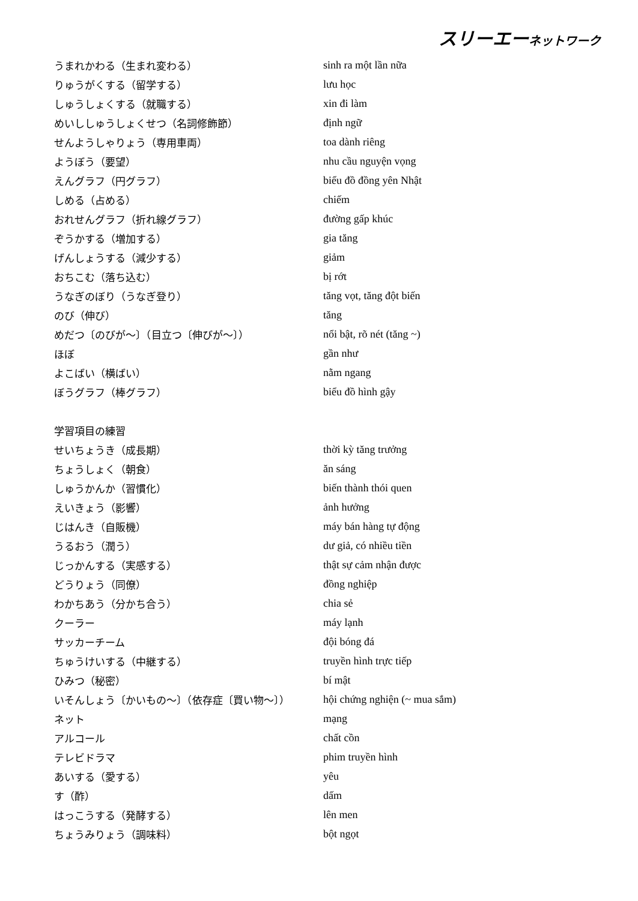スリーエーネットワーク
| うまれかわる（生まれ変わる） | sinh ra một lần nữa |
| りゅうがくする（留学する） | lưu học |
| しゅうしょくする（就職する） | xin đi làm |
| めいししゅうしょくせつ（名詞修飾節） | định ngữ |
| せんようしゃりょう（専用車両） | toa dành riêng |
| ようぼう（要望） | nhu cầu nguyện vọng |
| えんグラフ（円グラフ） | biểu đồ đồng yên Nhật |
| しめる（占める） | chiếm |
| おれせんグラフ（折れ線グラフ） | đường gấp khúc |
| ぞうかする（増加する） | gia tăng |
| げんしょうする（減少する） | giảm |
| おちこむ（落ち込む） | bị rớt |
| うなぎのぼり（うなぎ登り） | tăng vọt, tăng đột biến |
| のび（伸び） | tăng |
| めだつ〔のびが～〕（目立つ〔伸びが～〕） | nổi bật, rõ nét (tăng ~) |
| ほぼ | gần như |
| よこばい（横ばい） | nằm ngang |
| ぼうグラフ（棒グラフ） | biểu đồ hình gậy |
| 学習項目の練習 | |
| せいちょうき（成長期） | thời kỳ tăng trưởng |
| ちょうしょく（朝食） | ăn sáng |
| しゅうかんか（習慣化） | biến thành thói quen |
| えいきょう（影響） | ảnh hưởng |
| じはんき（自販機） | máy bán hàng tự động |
| うるおう（潤う） | dư giả, có nhiều tiền |
| じっかんする（実感する） | thật sự cảm nhận được |
| どうりょう（同僚） | đồng nghiệp |
| わかちあう（分かち合う） | chia sẻ |
| クーラー | máy lạnh |
| サッカーチーム | đội bóng đá |
| ちゅうけいする（中継する） | truyền hình trực tiếp |
| ひみつ（秘密） | bí mật |
| いそんしょう〔かいもの～〕（依存症〔買い物～〕） | hội chứng nghiện (~ mua sắm) |
| ネット | mạng |
| アルコール | chất cồn |
| テレビドラマ | phim truyền hình |
| あいする（愛する） | yêu |
| す（酢） | dấm |
| はっこうする（発酵する） | lên men |
| ちょうみりょう（調味料） | bột ngọt |